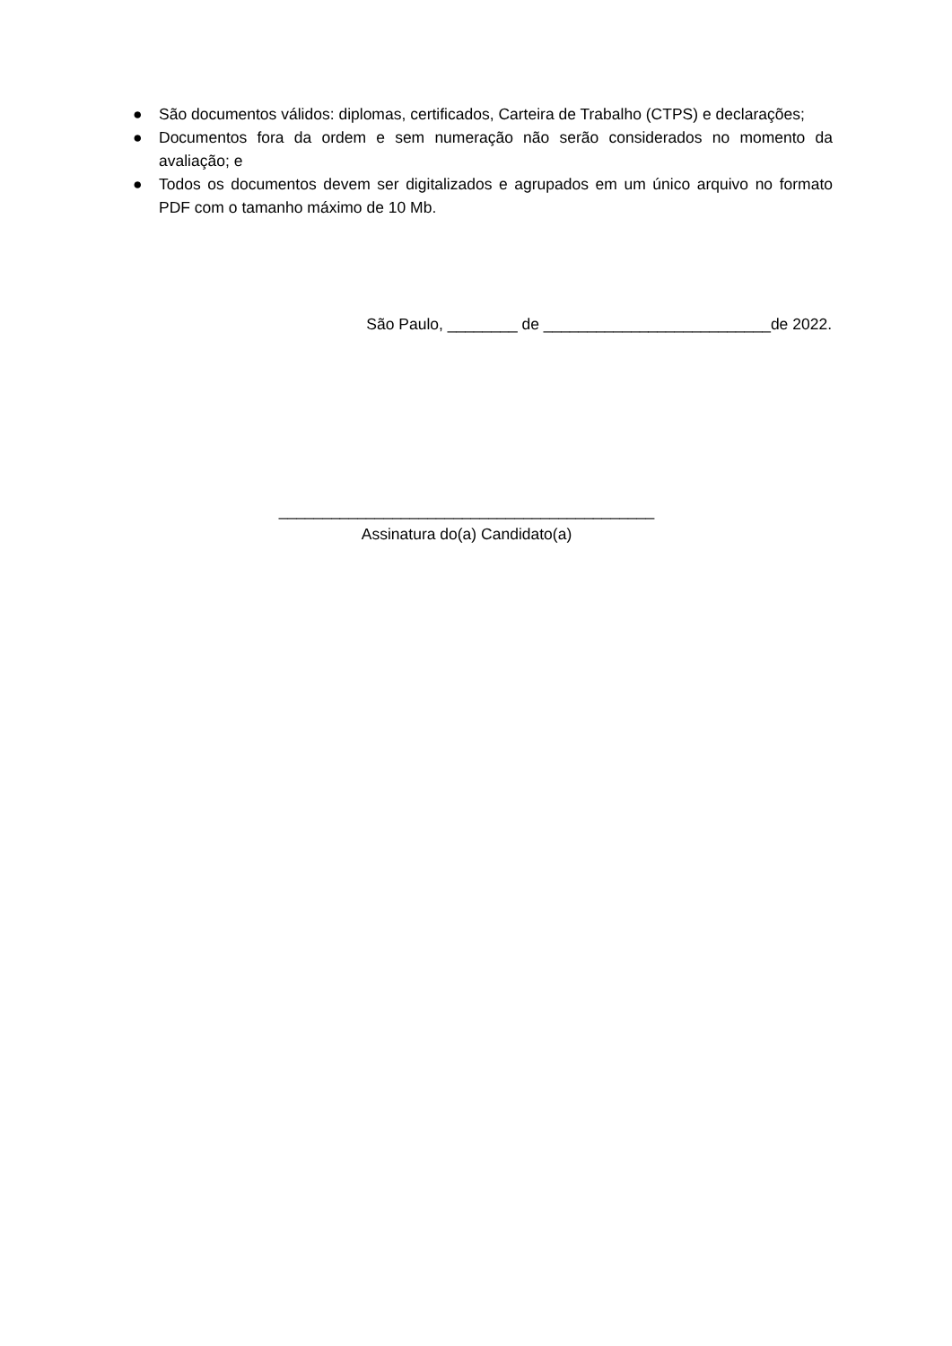● São documentos válidos: diplomas, certificados, Carteira de Trabalho (CTPS) e declarações;
● Documentos fora da ordem e sem numeração não serão considerados no momento da avaliação; e
● Todos os documentos devem ser digitalizados e agrupados em um único arquivo no formato PDF com o tamanho máximo de 10 Mb.
São Paulo, ________ de __________________________de 2022.
___________________________________________
Assinatura do(a) Candidato(a)